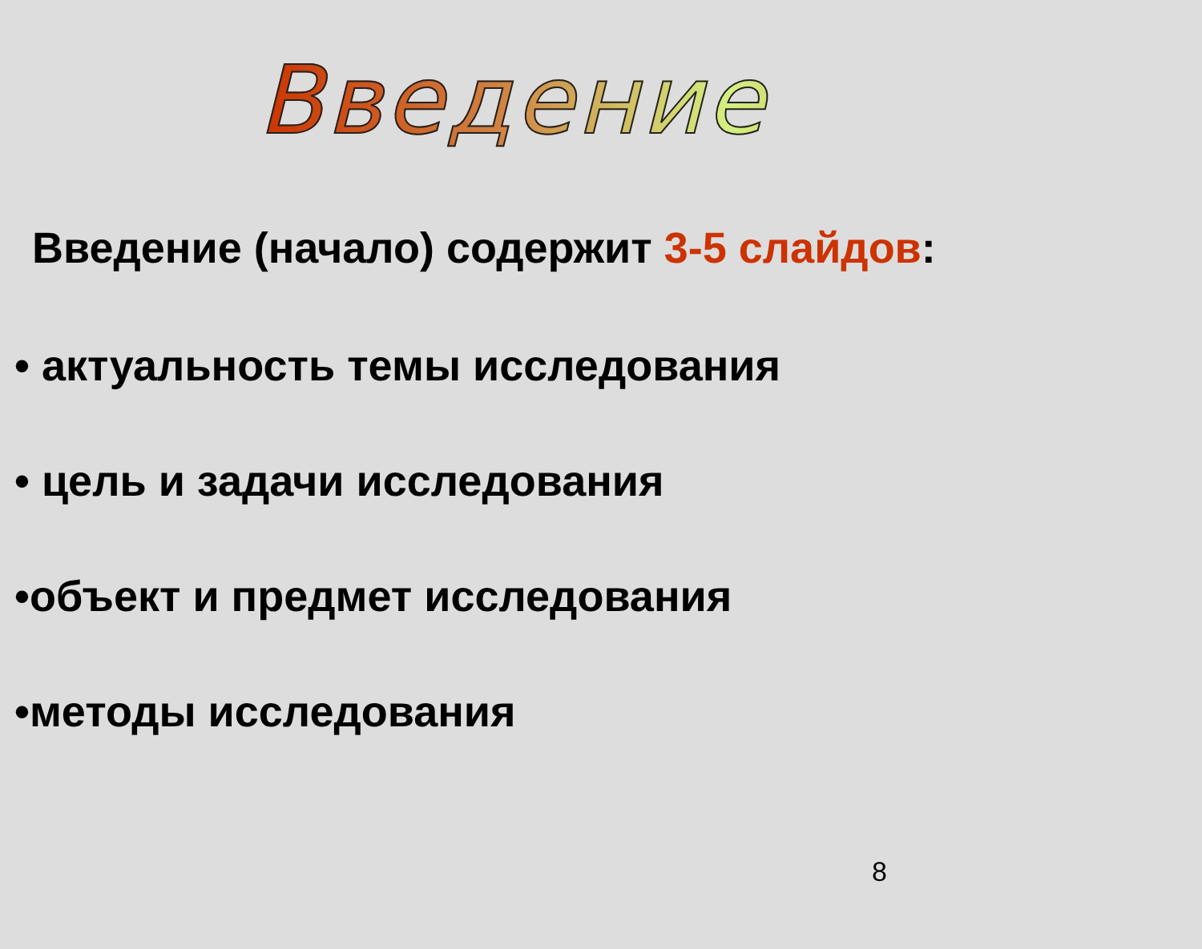Введение
Введение (начало) содержит 3-5 слайдов:
• актуальность темы исследования
• цель и задачи исследования
•объект и предмет исследования
•методы исследования
8